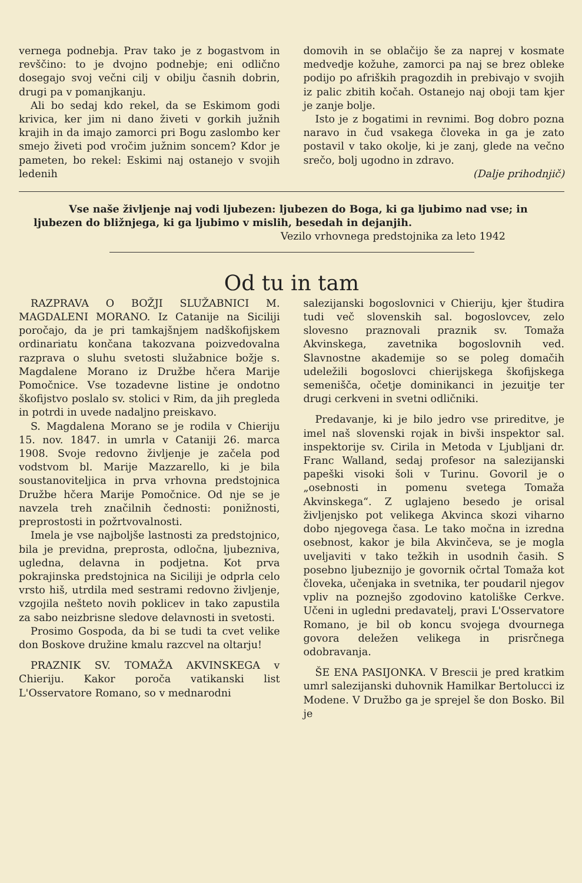vernega podnebja. Prav tako je z bogastvom in revščino: to je dvojno podnebje; eni odlično dosegajo svoj večni cilj v obilju časnih dobrin, drugi pa v pomanjkanju.
Ali bo sedaj kdo rekel, da se Eskimom godi krivica, ker jim ni dano živeti v gorkih južnih krajih in da imajo zamorci pri Bogu zaslombo ker smejo živeti pod vročim južnim soncem? Kdor je pameten, bo rekel: Eskimi naj ostanejo v svojih ledenih
domovih in se oblačijo še za naprej v kosmate medvedje kožuhe, zamorci pa naj se brez obleke podijo po afriških pragozdih in prebivajo v svojih iz palic zbitih kočah. Ostanejo naj oboji tam kjer je zanje bolje.
Isto je z bogatimi in revnimi. Bog dobro pozna naravo in čud vsakega človeka in ga je zato postavil v tako okolje, ki je zanj, glede na večno srečo, bolj ugodno in zdravo.
(Dalje prihodnjič)
Vse naše življenje naj vodi ljubezen: ljubezen do Boga, ki ga ljubimo nad vse; in ljubezen do bližnjega, ki ga ljubimo v mislih, besedah in dejanjih.
Vezilo vrhovnega predstojnika za leto 1942
Od tu in tam
RAZPRAVA O BOŽJI SLUŽABNICI M. MAGDALENI MORANO. Iz Catanije na Siciliji poročajo, da je pri tamkajšnjem nadškofijskem ordinariatu končana takozvana poizvedovalna razprava o sluhu svetosti služabnice božje s. Magdalene Morano iz Družbe hčera Marije Pomočnice. Vse tozadevne listine je ondotno škofijstvo poslalo sv. stolici v Rim, da jih pregleda in potrdi in uvede nadaljno preiskavo.
S. Magdalena Morano se je rodila v Chieriju 15. nov. 1847. in umrla v Cataniji 26. marca 1908. Svoje redovno življenje je začela pod vodstvom bl. Marije Mazzarello, ki je bila soustanoviteljica in prva vrhovna predstojnica Družbe hčera Marije Pomočnice. Od nje se je navzela treh značilnih čednosti: ponižnosti, preprostosti in požrtvovalnosti.
Imela je vse najboljše lastnosti za predstojnico, bila je previdna, preprosta, odločna, ljubezniva, ugledna, delavna in podjetna. Kot prva pokrajinska predstojnica na Siciliji je odprla celo vrsto hiš, utrdila med sestrami redovno življenje, vzgojila nešteto novih poklicev in tako zapustila za sabo neizbrisne sledove delavnosti in svetosti.
Prosimo Gospoda, da bi se tudi ta cvet velike don Boskove družine kmalu razcvel na oltarju!
PRAZNIK SV. TOMAŽA AKVINSKEGA v Chieriju. Kakor poroča vatikanski list L'Osservatore Romano, so v mednarodni
salezijanski bogoslovnici v Chieriju, kjer študira tudi več slovenskih sal. bogoslovcev, zelo slovesno praznovali praznik sv. Tomaža Akvinskega, zavetnika bogoslovnih ved. Slavnostne akademije so se poleg domačih udeležili bogoslovci chierijskega škofijskega semenišča, očetje dominikanci in jezuitje ter drugi cerkveni in svetni odličniki.
Predavanje, ki je bilo jedro vse prireditve, je imel naš slovenski rojak in bivši inspektor sal. inspektorije sv. Cirila in Metoda v Ljubljani dr. Franc Walland, sedaj profesor na salezijanski papeški visoki šoli v Turinu. Govoril je o „osebnosti in pomenu svetega Tomaža Akvinskega“. Z uglajeno besedo je orisal življenjsko pot velikega Akvinca skozi viharno dobo njegovega časa. Le tako močna in izredna osebnost, kakor je bila Akvinčeva, se je mogla uveljaviti v tako težkih in usodnih časih. S posebno ljubeznijo je govornik očrtal Tomaža kot človeka, učenjaka in svetnika, ter poudaril njegov vpliv na poznejšo zgodovino katoliške Cerkve. Učeni in ugledni predavatelj, pravi L'Osservatore Romano, je bil ob koncu svojega dvournega govora deležen velikega in prisrčnega odobravanja.
ŠE ENA PASIJONKA. V Brescii je pred kratkim umrl salezijanski duhovnik Hamilkar Bertolucci iz Modene. V Družbo ga je sprejel še don Bosko. Bil je